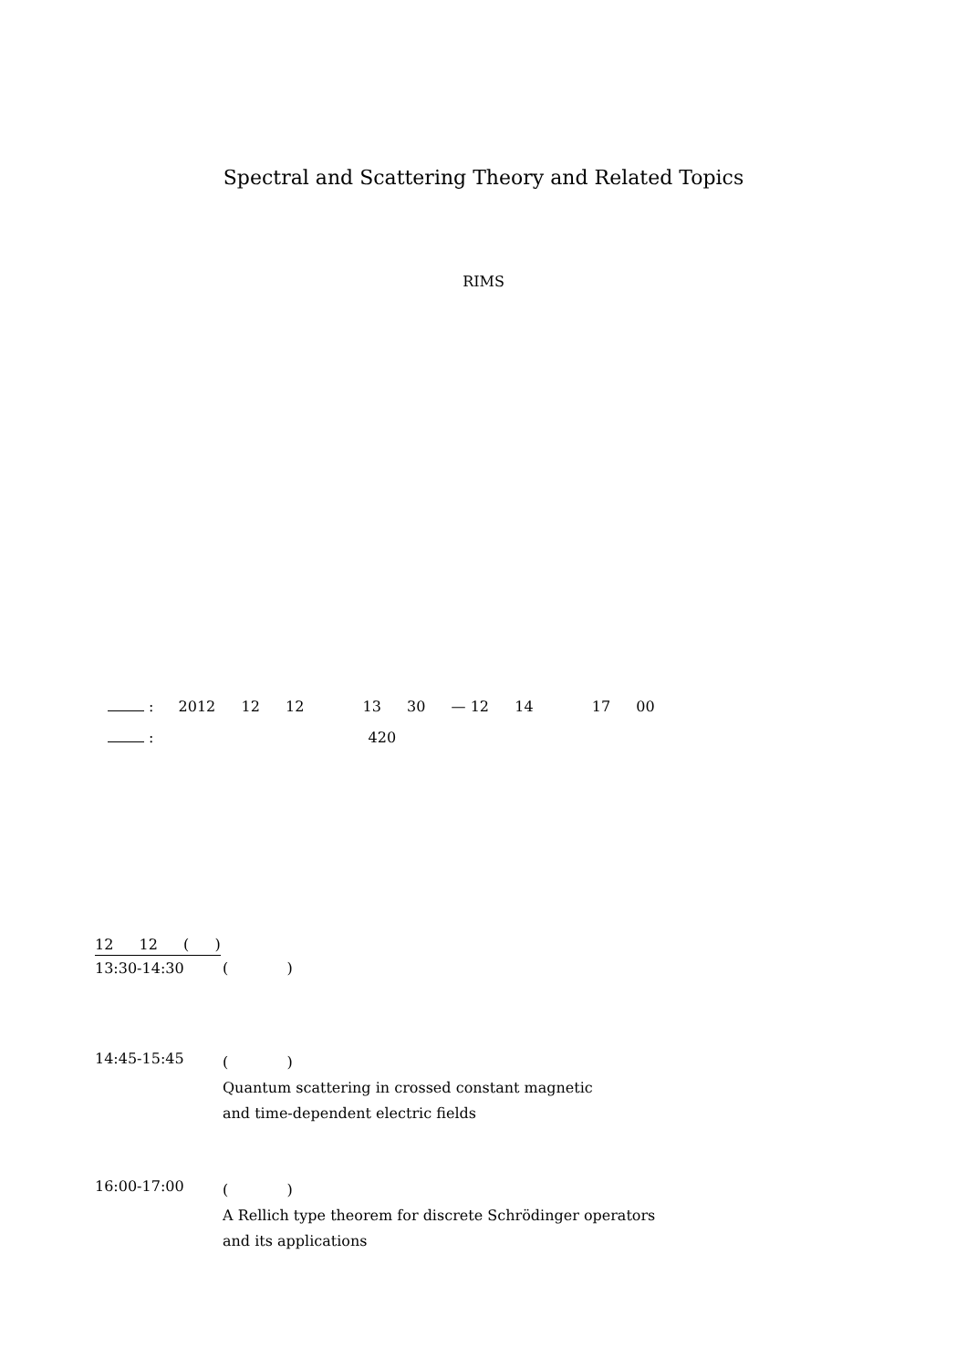Spectral and Scattering Theory and Related Topics
RIMS
: 2012 12 12 13 30 — 12 14 17 00
: 420
12 12 ( )
13:30-14:30 ( )
14:45-15:45
( )
Quantum scattering in crossed constant magnetic
and time-dependent electric fields
16:00-17:00
( )
A Rellich type theorem for discrete Schrödinger operators
and its applications